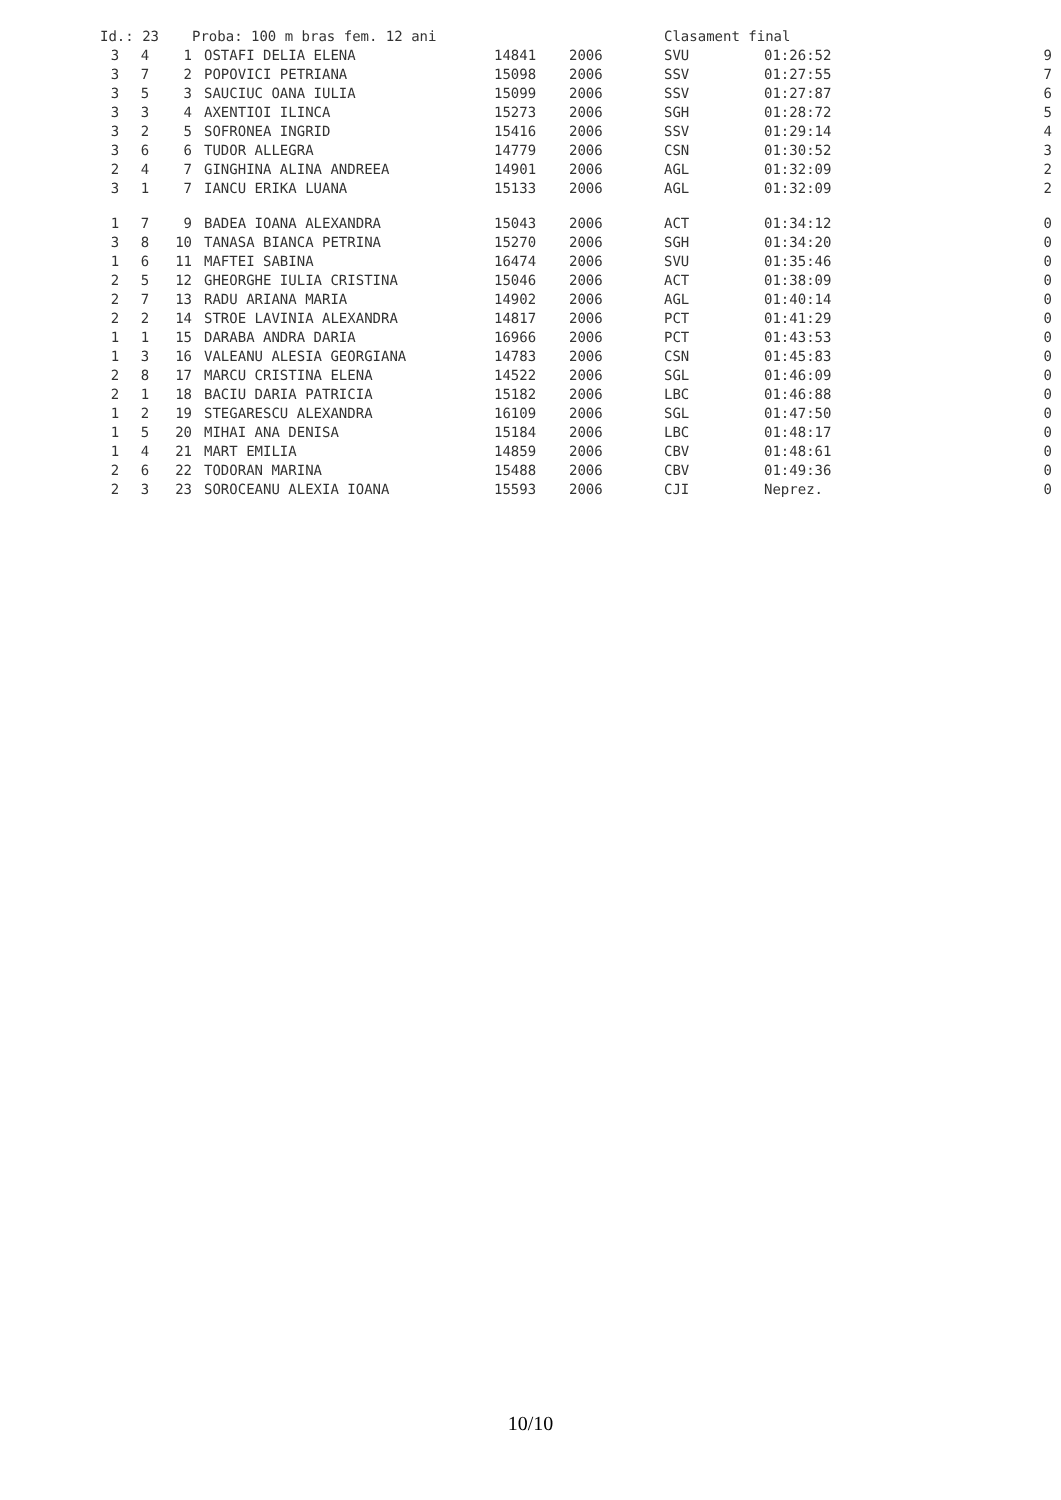| Id.: 23 | | | Proba: 100 m bras fem. 12 ani | | | Clasament final | | | |
| 3 | 4 | 1 | OSTAFI DELIA ELENA | 14841 | 2006 | SVU | 01:26:52 | | 9 |
| 3 | 7 | 2 | POPOVICI PETRIANA | 15098 | 2006 | SSV | 01:27:55 | | 7 |
| 3 | 5 | 3 | SAUCIUC OANA IULIA | 15099 | 2006 | SSV | 01:27:87 | | 6 |
| 3 | 3 | 4 | AXENTIOI ILINCA | 15273 | 2006 | SGH | 01:28:72 | | 5 |
| 3 | 2 | 5 | SOFRONEA INGRID | 15416 | 2006 | SSV | 01:29:14 | | 4 |
| 3 | 6 | 6 | TUDOR ALLEGRA | 14779 | 2006 | CSN | 01:30:52 | | 3 |
| 2 | 4 | 7 | GINGHINA ALINA ANDREEA | 14901 | 2006 | AGL | 01:32:09 | | 2 |
| 3 | 1 | 7 | IANCU ERIKA LUANA | 15133 | 2006 | AGL | 01:32:09 | | 2 |
| 1 | 7 | 9 | BADEA IOANA ALEXANDRA | 15043 | 2006 | ACT | 01:34:12 | | 0 |
| 3 | 8 | 10 | TANASA BIANCA PETRINA | 15270 | 2006 | SGH | 01:34:20 | | 0 |
| 1 | 6 | 11 | MAFTEI SABINA | 16474 | 2006 | SVU | 01:35:46 | | 0 |
| 2 | 5 | 12 | GHEORGHE IULIA CRISTINA | 15046 | 2006 | ACT | 01:38:09 | | 0 |
| 2 | 7 | 13 | RADU ARIANA MARIA | 14902 | 2006 | AGL | 01:40:14 | | 0 |
| 2 | 2 | 14 | STROE LAVINIA ALEXANDRA | 14817 | 2006 | PCT | 01:41:29 | | 0 |
| 1 | 1 | 15 | DARABA ANDRA DARIA | 16966 | 2006 | PCT | 01:43:53 | | 0 |
| 1 | 3 | 16 | VALEANU ALESIA GEORGIANA | 14783 | 2006 | CSN | 01:45:83 | | 0 |
| 2 | 8 | 17 | MARCU CRISTINA ELENA | 14522 | 2006 | SGL | 01:46:09 | | 0 |
| 2 | 1 | 18 | BACIU DARIA PATRICIA | 15182 | 2006 | LBC | 01:46:88 | | 0 |
| 1 | 2 | 19 | STEGARESCU ALEXANDRA | 16109 | 2006 | SGL | 01:47:50 | | 0 |
| 1 | 5 | 20 | MIHAI ANA DENISA | 15184 | 2006 | LBC | 01:48:17 | | 0 |
| 1 | 4 | 21 | MART EMILIA | 14859 | 2006 | CBV | 01:48:61 | | 0 |
| 2 | 6 | 22 | TODORAN MARINA | 15488 | 2006 | CBV | 01:49:36 | | 0 |
| 2 | 3 | 23 | SOROCEANU ALEXIA IOANA | 15593 | 2006 | CJI | Neprez. | | 0 |
10/10